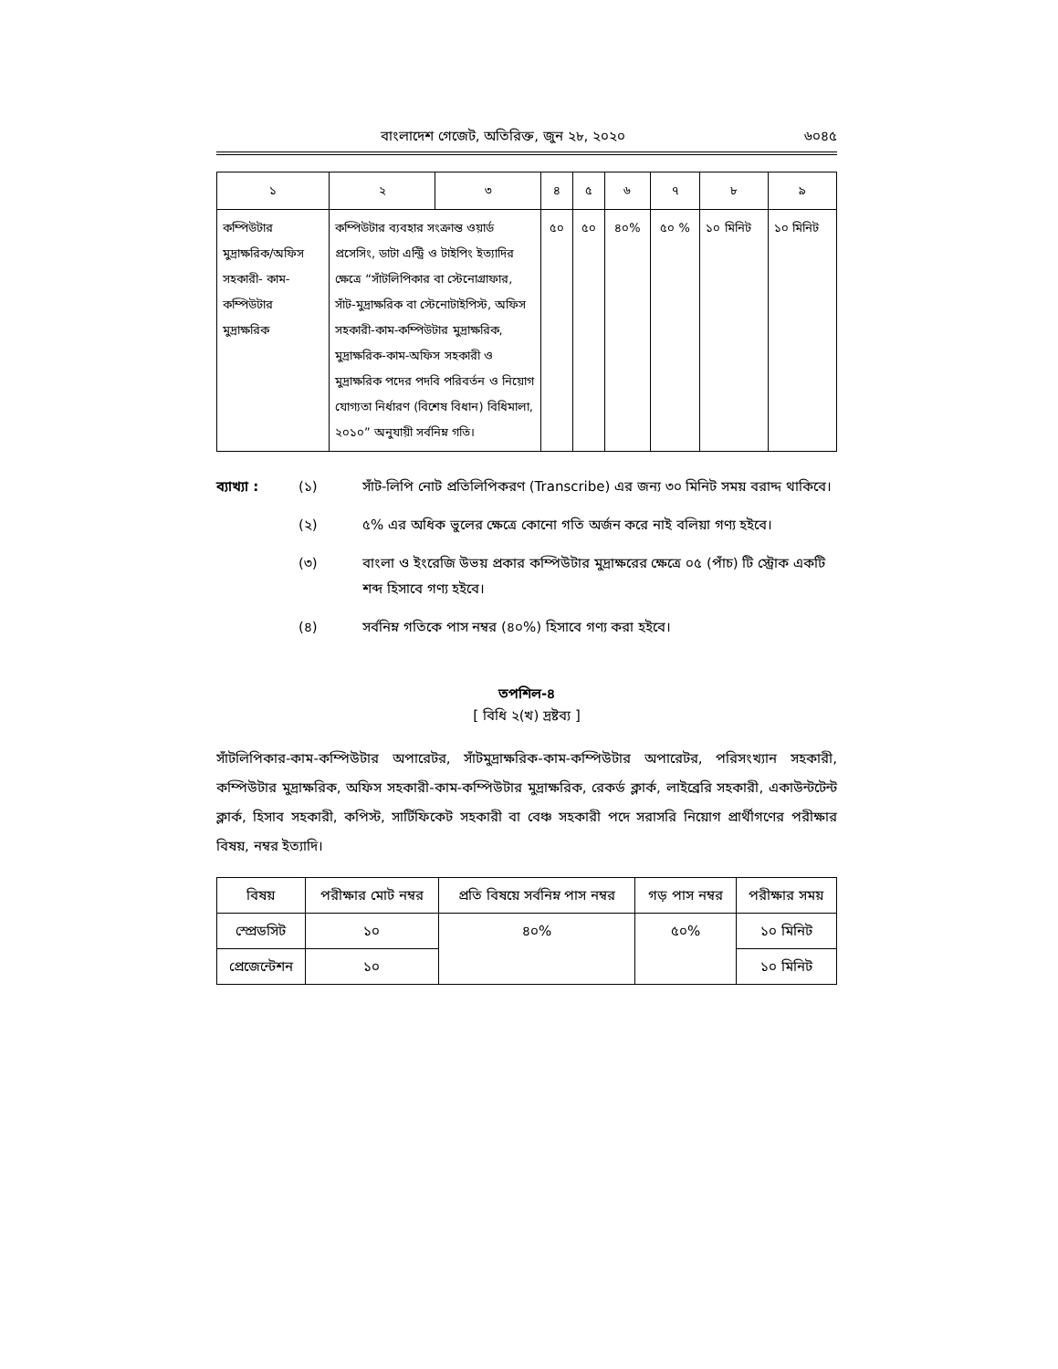বাংলাদেশ গেজেট, অতিরিক্ত, জুন ২৮, ২০২০ ৬০৪৫
| ১ | ২ | ৩ | ৪ | ৫ | ৬ | ৭ | ৮ | ৯ |
| কম্পিউটার মুদ্রাক্ষরিক/অফিস সহকারী- কাম- কম্পিউটার মুদ্রাক্ষরিক | কম্পিউটার ব্যবহার সংক্রান্ত ওয়ার্ড প্রসেসিং, ডাটা এন্ট্রি ও টাইপিং ইত্যাদির ক্ষেত্রে “সাঁটলিপিকার বা স্টেনোগ্রাফার, সাঁট-মুদ্রাক্ষরিক বা স্টেনোটাইপিস্ট, অফিস সহকারী-কাম-কম্পিউটার মুদ্রাক্ষরিক, মুদ্রাক্ষরিক-কাম-অফিস সহকারী ও মুদ্রাক্ষরিক পদের পদবি পরিবর্তন ও নিয়োগ যোগ্যতা নির্ধারণ (বিশেষ বিধান) বিধিমালা, ২০১০” অনুযায়ী সর্বনিম্ন গতি। | | ৫০ | ৫০ | ৪০% | ৫০ % | ১০ মিনিট | ১০ মিনিট |
ব্যাখ্যা : (১) সাঁট-লিপি নোট প্রতিলিপিকরণ (Transcribe) এর জন্য ৩০ মিনিট সময় বরাদ্দ থাকিবে।
(২) ৫% এর অধিক ভুলের ক্ষেত্রে কোনো গতি অর্জন করে নাই বলিয়া গণ্য হইবে।
(৩) বাংলা ও ইংরেজি উভয় প্রকার কম্পিউটার মুদ্রাক্ষরের ক্ষেত্রে ০৫ (পাঁচ) টি স্ট্রোক একটি শব্দ হিসাবে গণ্য হইবে।
(৪) সর্বনিম্ন গতিকে পাস নম্বর (৪০%) হিসাবে গণ্য করা হইবে।
তপশিল-৪
[ বিধি ২(খ) দ্রষ্টব্য ]
সাঁটলিপিকার-কাম-কম্পিউটার অপারেটর, সাঁটমুদ্রাক্ষরিক-কাম-কম্পিউটার অপারেটর, পরিসংখ্যান সহকারী, কম্পিউটার মুদ্রাক্ষরিক, অফিস সহকারী-কাম-কম্পিউটার মুদ্রাক্ষরিক, রেকর্ড ক্লার্ক, লাইব্রেরি সহকারী, একাউন্টটেন্ট ক্লার্ক, হিসাব সহকারী, কপিস্ট, সার্টিফিকেট সহকারী বা বেঞ্চ সহকারী পদে সরাসরি নিয়োগ প্রার্থীগণের পরীক্ষার বিষয়, নম্বর ইত্যাদি।
| বিষয় | পরীক্ষার মোট নম্বর | প্রতি বিষয়ে সর্বনিম্ন পাস নম্বর | গড় পাস নম্বর | পরীক্ষার সময় |
| স্প্রেডসিট | ১০ | ৪০% | ৫০% | ১০ মিনিট |
| প্রেজেন্টেশন | ১০ | | | ১০ মিনিট |